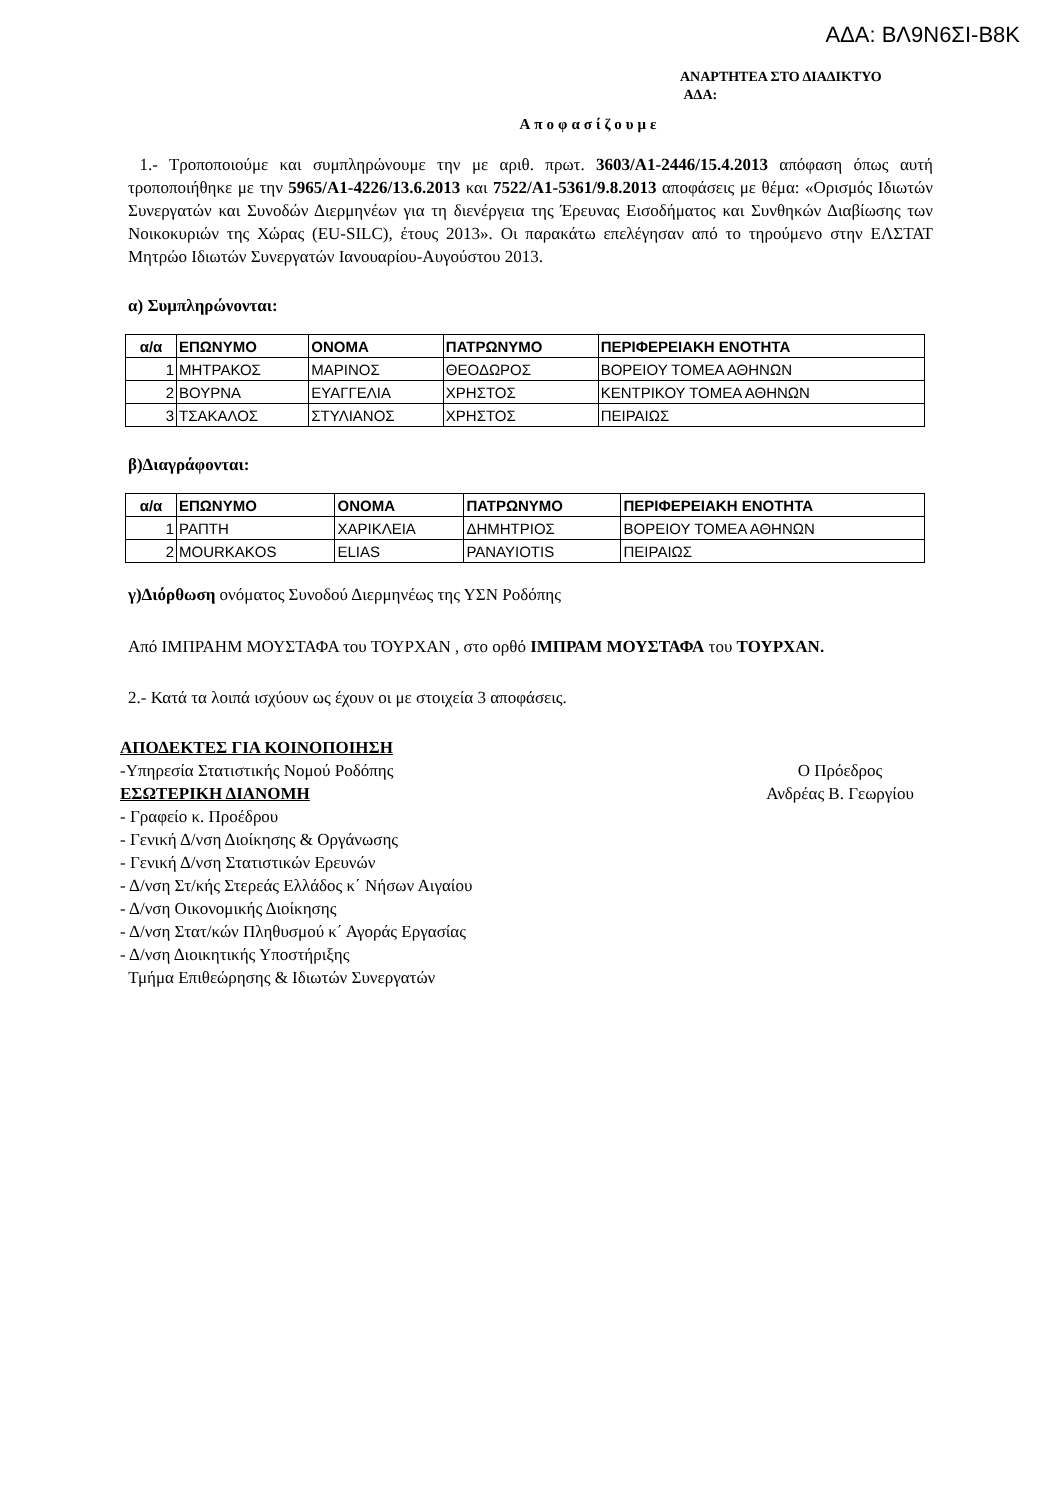ΑΔΑ: ΒΛ9Ν6ΣΙ-Β8Κ
ΑΝΑΡΤΗΤΕΑ ΣΤΟ ΔΙΑΔΙΚΤΥΟ
ΑΔΑ:
Αποφασίζουμε
1.- Τροποποιούμε και συμπληρώνουμε την με αριθ. πρωτ. 3603/Α1-2446/15.4.2013 απόφαση όπως αυτή τροποποιήθηκε με την 5965/Α1-4226/13.6.2013 και 7522/Α1-5361/9.8.2013 αποφάσεις με θέμα: «Ορισμός Ιδιωτών Συνεργατών και Συνοδών Διερμηνέων για τη διενέργεια της Έρευνας Εισοδήματος και Συνθηκών Διαβίωσης των Νοικοκυριών της Χώρας (EU-SILC), έτους 2013». Οι παρακάτω επελέγησαν από το τηρούμενο στην ΕΛΣΤΑΤ Μητρώο Ιδιωτών Συνεργατών Ιανουαρίου-Αυγούστου 2013.
α) Συμπληρώνονται:
| α/α | ΕΠΩΝΥΜΟ | ΟΝΟΜΑ | ΠΑΤΡΩΝΥΜΟ | ΠΕΡΙΦΕΡΕΙΑΚΗ ΕΝΟΤΗΤΑ |
| --- | --- | --- | --- | --- |
| 1 | ΜΗΤΡΑΚΟΣ | ΜΑΡΙΝΟΣ | ΘΕΟΔΩΡΟΣ | ΒΟΡΕΙΟΥ ΤΟΜΕΑ ΑΘΗΝΩΝ |
| 2 | ΒΟΥΡΝΑ | ΕΥΑΓΓΕΛΙΑ | ΧΡΗΣΤΟΣ | ΚΕΝΤΡΙΚΟΥ ΤΟΜΕΑ ΑΘΗΝΩΝ |
| 3 | ΤΣΑΚΑΛΟΣ | ΣΤΥΛΙΑΝΟΣ | ΧΡΗΣΤΟΣ | ΠΕΙΡΑΙΩΣ |
β)Διαγράφονται:
| α/α | ΕΠΩΝΥΜΟ | ΟΝΟΜΑ | ΠΑΤΡΩΝΥΜΟ | ΠΕΡΙΦΕΡΕΙΑΚΗ ΕΝΟΤΗΤΑ |
| --- | --- | --- | --- | --- |
| 1 | ΡΑΠΤΗ | ΧΑΡΙΚΛΕΙΑ | ΔΗΜΗΤΡΙΟΣ | ΒΟΡΕΙΟΥ ΤΟΜΕΑ ΑΘΗΝΩΝ |
| 2 | MOURKAKOS | ELIAS | PANAYIOTIS | ΠΕΙΡΑΙΩΣ |
γ)Διόρθωση ονόματος Συνοδού Διερμηνέως της ΥΣΝ Ροδόπης
Από ΙΜΠΡΑΗΜ ΜΟΥΣΤΑΦΑ του ΤΟΥΡΧΑΝ , στο ορθό ΙΜΠΡΑΜ ΜΟΥΣΤΑΦΑ του ΤΟΥΡΧΑΝ.
2.- Κατά τα λοιπά ισχύουν ως έχουν οι με στοιχεία 3 αποφάσεις.
ΑΠΟΔΕΚΤΕΣ ΓΙΑ ΚΟΙΝΟΠΟΙΗΣΗ
-Υπηρεσία Στατιστικής Νομού Ροδόπης
ΕΣΩΤΕΡΙΚΗ ΔΙΑΝΟΜΗ
- Γραφείο κ. Προέδρου
- Γενική Δ/νση Διοίκησης & Οργάνωσης
- Γενική Δ/νση Στατιστικών Ερευνών
- Δ/νση Στ/κής Στερεάς Ελλάδος κ΄ Νήσων Αιγαίου
- Δ/νση Οικονομικής Διοίκησης
- Δ/νση Στατ/κών Πληθυσμού κ΄ Αγοράς Εργασίας
- Δ/νση Διοικητικής Υποστήριξης
Τμήμα Επιθεώρησης & Ιδιωτών Συνεργατών
Ο Πρόεδρος
Ανδρέας Β. Γεωργίου